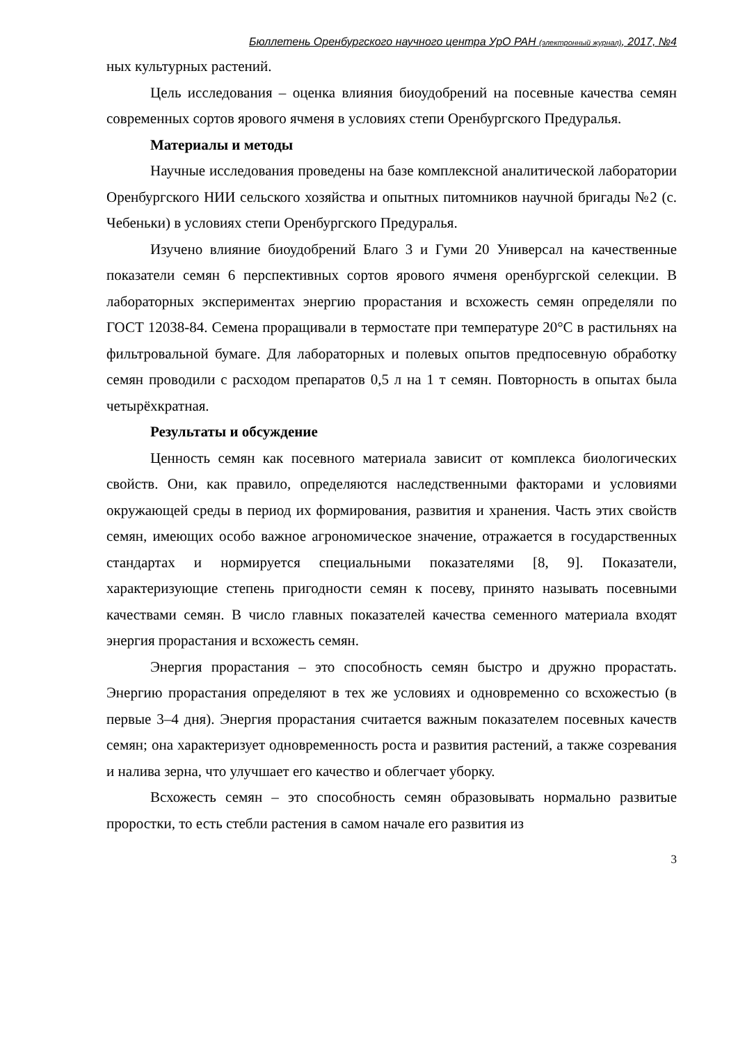Бюллетень Оренбургского научного центра УрО РАН (электронный журнал), 2017, №4
ных культурных растений.
Цель исследования – оценка влияния биоудобрений на посевные качества семян современных сортов ярового ячменя в условиях степи Оренбургского Предуралья.
Материалы и методы
Научные исследования проведены на базе комплексной аналитической лаборатории Оренбургского НИИ сельского хозяйства и опытных питомников научной бригады №2 (с. Чебеньки) в условиях степи Оренбургского Предуралья.
Изучено влияние биоудобрений Благо 3 и Гуми 20 Универсал на качественные показатели семян 6 перспективных сортов ярового ячменя оренбургской селекции. В лабораторных экспериментах энергию прорастания и всхожесть семян определяли по ГОСТ 12038-84. Семена проращивали в термостате при температуре 20°С в растильнях на фильтровальной бумаге. Для лабораторных и полевых опытов предпосевную обработку семян проводили с расходом препаратов 0,5 л на 1 т семян. Повторность в опытах была четырёхкратная.
Результаты и обсуждение
Ценность семян как посевного материала зависит от комплекса биологических свойств. Они, как правило, определяются наследственными факторами и условиями окружающей среды в период их формирования, развития и хранения. Часть этих свойств семян, имеющих особо важное агрономическое значение, отражается в государственных стандартах и нормируется специальными показателями [8, 9]. Показатели, характеризующие степень пригодности семян к посеву, принято называть посевными качествами семян. В число главных показателей качества семенного материала входят энергия прорастания и всхожесть семян.
Энергия прорастания – это способность семян быстро и дружно прорастать. Энергию прорастания определяют в тех же условиях и одновременно со всхожестью (в первые 3–4 дня). Энергия прорастания считается важным показателем посевных качеств семян; она характеризует одновременность роста и развития растений, а также созревания и налива зерна, что улучшает его качество и облегчает уборку.
Всхожесть семян – это способность семян образовывать нормально развитые проростки, то есть стебли растения в самом начале его развития из
3